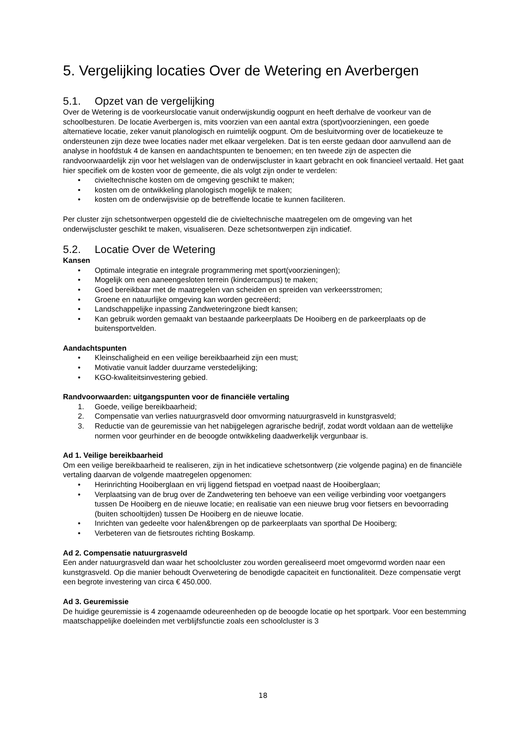5. Vergelijking locaties Over de Wetering en Averbergen
5.1. Opzet van de vergelijking
Over de Wetering is de voorkeurslocatie vanuit onderwijskundig oogpunt en heeft derhalve de voorkeur van de schoolbesturen. De locatie Averbergen is, mits voorzien van een aantal extra (sport)voorzieningen, een goede alternatieve locatie, zeker vanuit planologisch en ruimtelijk oogpunt. Om de besluitvorming over de locatiekeuze te ondersteunen zijn deze twee locaties nader met elkaar vergeleken. Dat is ten eerste gedaan door aanvullend aan de analyse in hoofdstuk 4 de kansen en aandachtspunten te benoemen; en ten tweede zijn de aspecten die randvoorwaardelijk zijn voor het welslagen van de onderwijscluster in kaart gebracht en ook financieel vertaald. Het gaat hier specifiek om de kosten voor de gemeente, die als volgt zijn onder te verdelen:
• civieltechnische kosten om de omgeving geschikt te maken;
• kosten om de ontwikkeling planologisch mogelijk te maken;
• kosten om de onderwijsvisie op de betreffende locatie te kunnen faciliteren.
Per cluster zijn schetsontwerpen opgesteld die de civieltechnische maatregelen om de omgeving van het onderwijscluster geschikt te maken, visualiseren. Deze schetsontwerpen zijn indicatief.
5.2. Locatie Over de Wetering
Kansen
• Optimale integratie en integrale programmering met sport(voorzieningen);
• Mogelijk om een aaneengesloten terrein (kindercampus) te maken;
• Goed bereikbaar met de maatregelen van scheiden en spreiden van verkeersstromen;
• Groene en natuurlijke omgeving kan worden gecreëerd;
• Landschappelijke inpassing Zandweteringzone biedt kansen;
• Kan gebruik worden gemaakt van bestaande parkeerplaats De Hooiberg en de parkeerplaats op de buitensportvelden.
Aandachtspunten
• Kleinschaligheid en een veilige bereikbaarheid zijn een must;
• Motivatie vanuit ladder duurzame verstedelijking;
• KGO-kwaliteitsinvestering gebied.
Randvoorwaarden: uitgangspunten voor de financiële vertaling
1. Goede, veilige bereikbaarheid;
2. Compensatie van verlies natuurgrasveld door omvorming natuurgrasveld in kunstgrasveld;
3. Reductie van de geuremissie van het nabijgelegen agrarische bedrijf, zodat wordt voldaan aan de wettelijke normen voor geurhinder en de beoogde ontwikkeling daadwerkelijk vergunbaar is.
Ad 1. Veilige bereikbaarheid
Om een veilige bereikbaarheid te realiseren, zijn in het indicatieve schetsontwerp (zie volgende pagina) en de financiële vertaling daarvan de volgende maatregelen opgenomen:
• Herinrichting Hooiberglaan en vrij liggend fietspad en voetpad naast de Hooiberglaan;
• Verplaatsing van de brug over de Zandwetering ten behoeve van een veilige verbinding voor voetgangers tussen De Hooiberg en de nieuwe locatie; en realisatie van een nieuwe brug voor fietsers en bevoorrading (buiten schooltijden) tussen De Hooiberg en de nieuwe locatie.
• Inrichten van gedeelte voor halen&brengen op de parkeerplaats van sporthal De Hooiberg;
• Verbeteren van de fietsroutes richting Boskamp.
Ad 2. Compensatie natuurgrasveld
Een ander natuurgrasveld dan waar het schoolcluster zou worden gerealiseerd moet omgevormd worden naar een kunstgrasveld. Op die manier behoudt Overwetering de benodigde capaciteit en functionaliteit. Deze compensatie vergt een begrote investering van circa € 450.000.
Ad 3. Geuremissie
De huidige geuremissie is 4 zogenaamde odeureenheden op de beoogde locatie op het sportpark. Voor een bestemming maatschappelijke doeleinden met verblijfsfunctie zoals een schoolcluster is 3
18